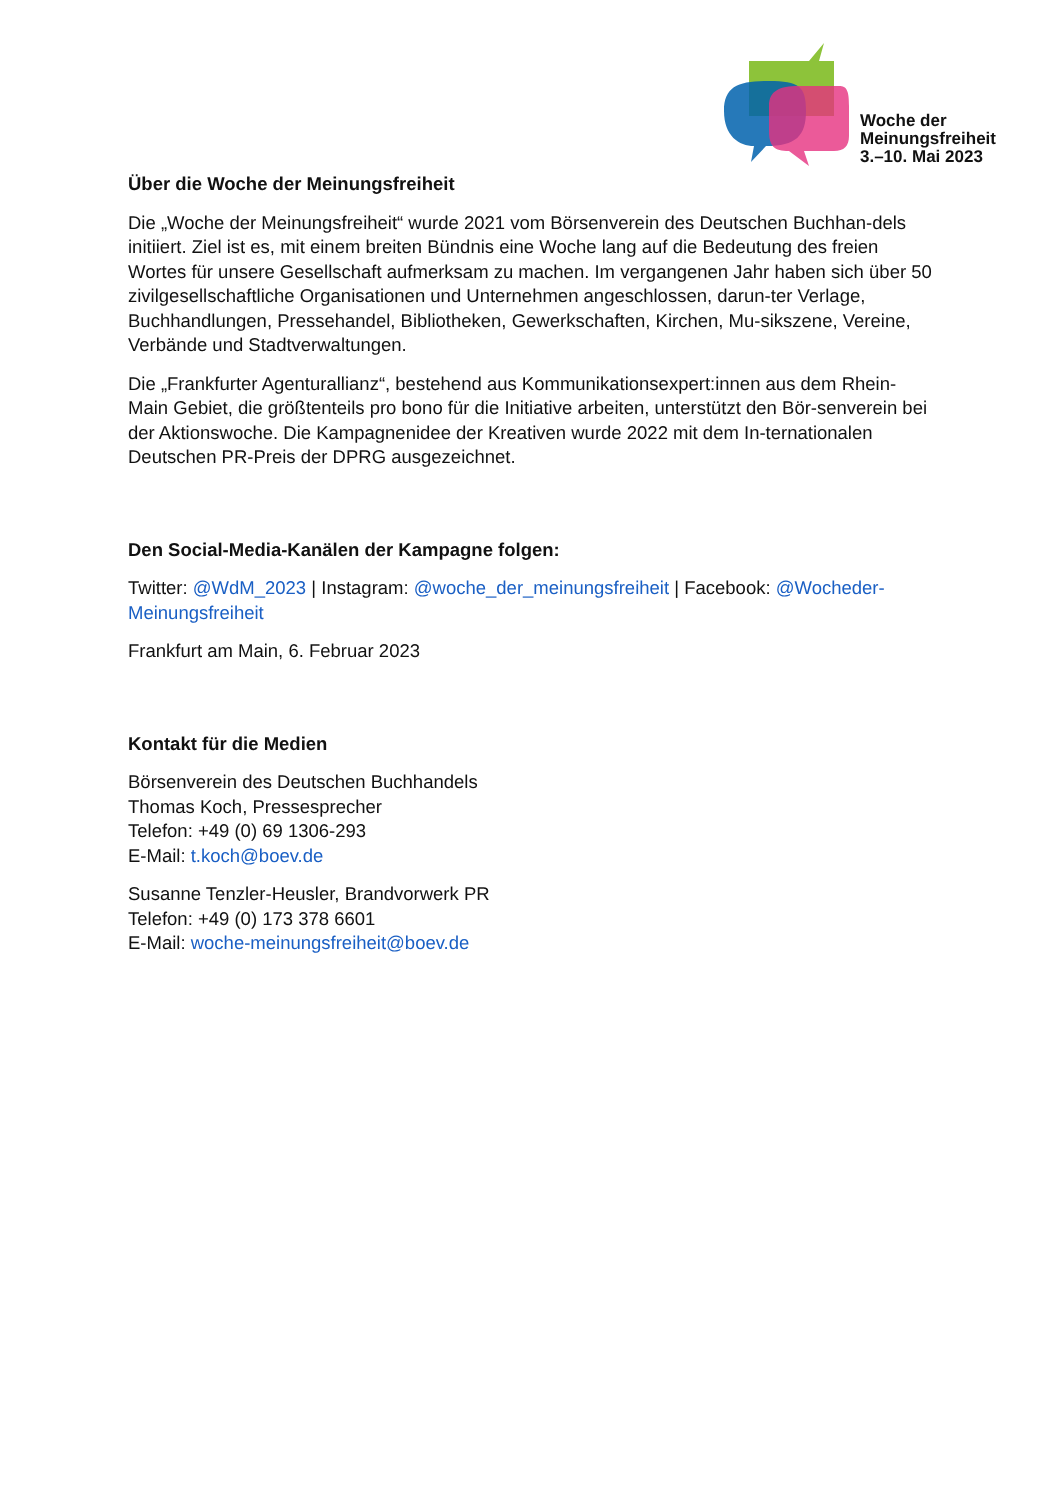Woche der
Meinungsfreiheit
3.–10. Mai 2023
Über die Woche der Meinungsfreiheit
Die „Woche der Meinungsfreiheit“ wurde 2021 vom Börsenverein des Deutschen Buchhan-dels initiiert. Ziel ist es, mit einem breiten Bündnis eine Woche lang auf die Bedeutung des freien Wortes für unsere Gesellschaft aufmerksam zu machen. Im vergangenen Jahr haben sich über 50 zivilgesellschaftliche Organisationen und Unternehmen angeschlossen, darun-ter Verlage, Buchhandlungen, Pressehandel, Bibliotheken, Gewerkschaften, Kirchen, Mu-sikszene, Vereine, Verbände und Stadtverwaltungen.
Die „Frankfurter Agenturallianz“, bestehend aus Kommunikationsexpert:innen aus dem Rhein-Main Gebiet, die größtenteils pro bono für die Initiative arbeiten, unterstützt den Bör-senverein bei der Aktionswoche. Die Kampagnenidee der Kreativen wurde 2022 mit dem In-ternationalen Deutschen PR-Preis der DPRG ausgezeichnet.
Den Social-Media-Kanälen der Kampagne folgen:
Twitter: @WdM_2023 | Instagram: @woche_der_meinungsfreiheit | Facebook: @Wocheder-Meinungsfreiheit
Frankfurt am Main, 6. Februar 2023
Kontakt für die Medien
Börsenverein des Deutschen Buchhandels
Thomas Koch, Pressesprecher
Telefon: +49 (0) 69 1306-293
E-Mail: t.koch@boev.de
Susanne Tenzler-Heusler, Brandvorwerk PR
Telefon: +49 (0) 173 378 6601
E-Mail: woche-meinungsfreiheit@boev.de